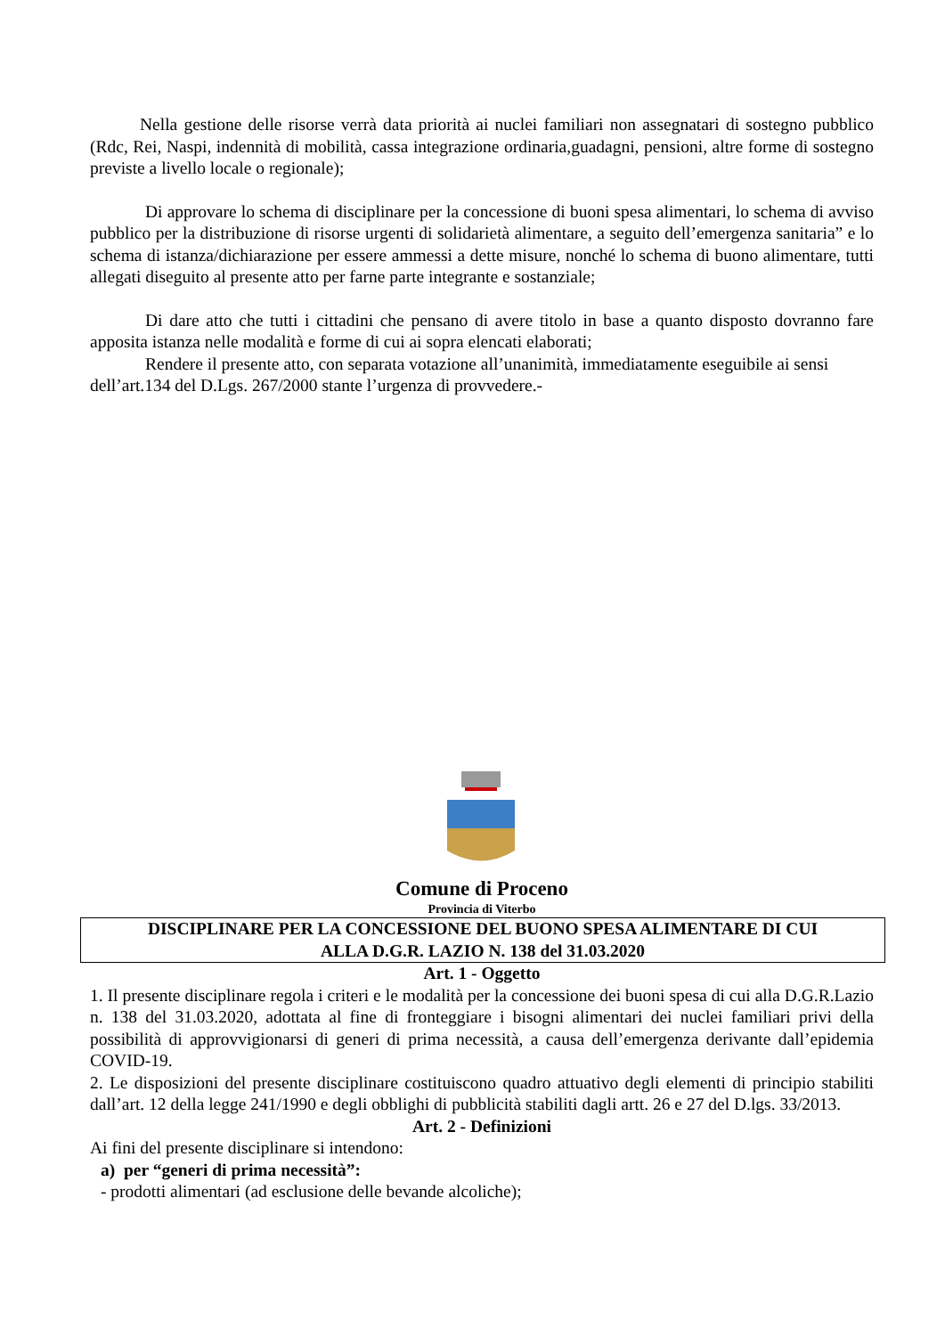Nella gestione delle risorse verrà data priorità ai nuclei familiari non assegnatari di sostegno pubblico (Rdc, Rei, Naspi, indennità di mobilità, cassa integrazione ordinaria,guadagni, pensioni, altre forme di sostegno previste a livello locale o regionale);
Di approvare lo schema di disciplinare per la concessione di buoni spesa alimentari, lo schema di avviso pubblico per la distribuzione di risorse urgenti di solidarietà alimentare, a seguito dell’emergenza sanitaria” e lo schema di istanza/dichiarazione per essere ammessi a dette misure, nonché lo schema di buono alimentare, tutti allegati diseguito al presente atto per farne parte integrante e sostanziale;
Di dare atto che tutti i cittadini che pensano di avere titolo in base a quanto disposto dovranno fare apposita istanza nelle modalità e forme di cui ai sopra elencati elaborati;
Rendere il presente atto, con separata votazione all’unanimità, immediatamente eseguibile ai sensi dell’art.134 del D.Lgs. 267/2000 stante l’urgenza di provvedere.-
Comune di Proceno
Provincia di Viterbo
DISCIPLINARE PER LA CONCESSIONE DEL BUONO SPESA ALIMENTARE DI CUI
ALLA D.G.R. LAZIO N. 138 del 31.03.2020
Art. 1 - Oggetto
1. Il presente disciplinare regola i criteri e le modalità per la concessione dei buoni spesa di cui alla D.G.R.Lazio n. 138 del 31.03.2020, adottata al fine di fronteggiare i bisogni alimentari dei nuclei familiari privi della possibilità di approvvigionarsi di generi di prima necessità, a causa dell’emergenza derivante dall’epidemia COVID-19.
2. Le disposizioni del presente disciplinare costituiscono quadro attuativo degli elementi di principio stabiliti dall’art. 12 della legge 241/1990 e degli obblighi di pubblicità stabiliti dagli artt. 26 e 27 del D.lgs. 33/2013.
Art. 2 - Definizioni
Ai fini del presente disciplinare si intendono:
a) per “generi di prima necessità”:
- prodotti alimentari (ad esclusione delle bevande alcoliche);